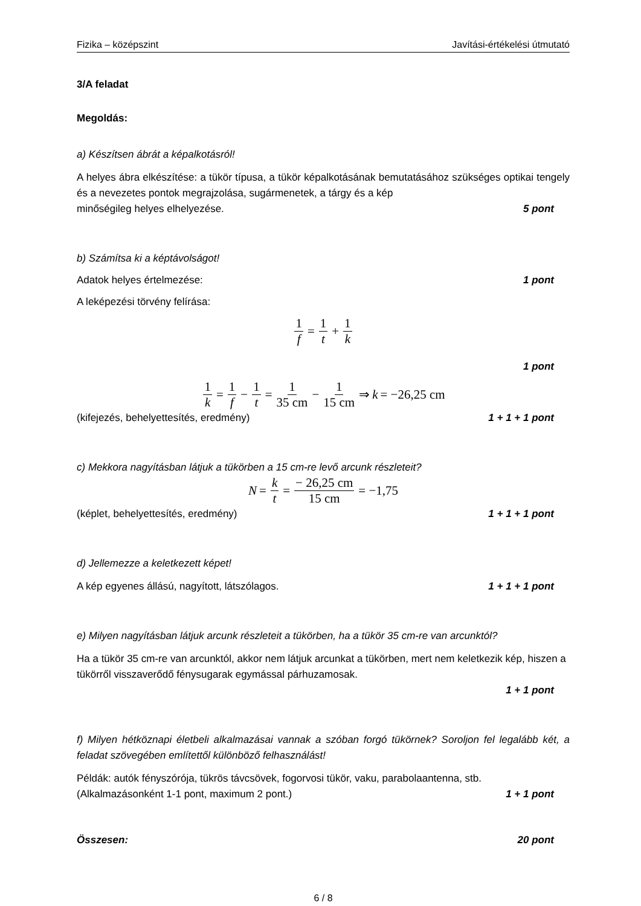Fizika – középszint Javítási-értékelési útmutató
3/A feladat
Megoldás:
a) Készítsen ábrát a képalkotásról!
A helyes ábra elkészítése: a tükör típusa, a tükör képalkotásának bemutatásához szükséges optikai tengely és a nevezetes pontok megrajzolása, sugármenetek, a tárgy és a kép
minőségileg helyes elhelyezése.
5 pont
b) Számítsa ki a képtávolságot!
Adatok helyes értelmezése: 1 pont
A leképezési törvény felírása:
1 f = 1 t + 1 k
1 pont
1 k = 1 f − 1 t = 1 35 cm − 1 15 cm ⇒ k = −26,25 cm
(kifejezés, behelyettesítés, eredmény)
1 + 1 + 1 pont
c) Mekkora nagyításban látjuk a tükörben a 15 cm-re levő arcunk részleteit?
N = k t = − 26,25 cm 15 cm = −1,75
(képlet, behelyettesítés, eredmény)
1 + 1 + 1 pont
d) Jellemezze a keletkezett képet!
A kép egyenes állású, nagyított, látszólagos.
1 + 1 + 1 pont
e) Milyen nagyításban látjuk arcunk részleteit a tükörben, ha a tükör 35 cm-re van arcunktól?
Ha a tükör 35 cm-re van arcunktól, akkor nem látjuk arcunkat a tükörben, mert nem keletkezik kép, hiszen a tükörről visszaverődő fénysugarak egymással párhuzamosak.
1 + 1 pont
f) Milyen hétköznapi életbeli alkalmazásai vannak a szóban forgó tükörnek? Soroljon fel legalább két, a feladat szövegében említettől különböző felhasználást!
Példák: autók fényszórója, tükrös távcsövek, fogorvosi tükör, vaku, parabolaantenna, stb.
(Alkalmazásonként 1-1 pont, maximum 2 pont.)
1 + 1 pont
Összesen: 20 pont
6 / 8